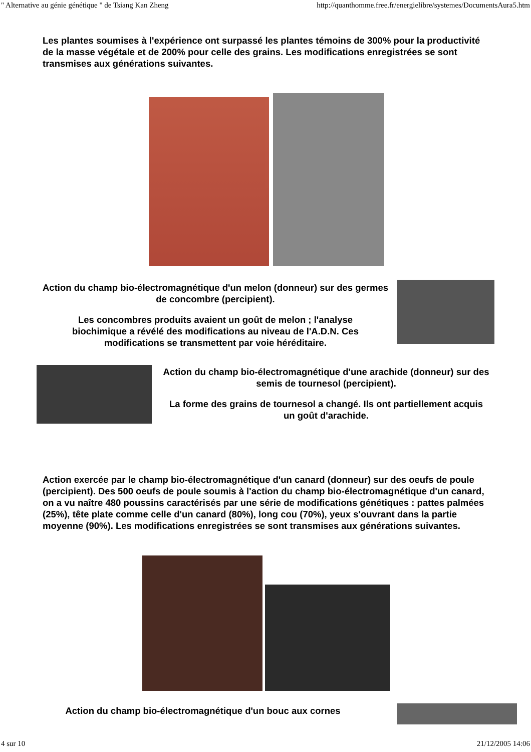" Alternative au génie génétique " de Tsiang Kan Zheng http://quanthomme.free.fr/energielibre/systemes/DocumentsAura5.htm
Les plantes soumises à l'expérience ont surpassé les plantes témoins de 300% pour la productivité de la masse végétale et de 200% pour celle des grains. Les modifications enregistrées se sont transmises aux générations suivantes.
Action du champ bio-électromagnétique d'un melon (donneur) sur des germes de concombre (percipient).
Les concombres produits avaient un goût de melon ; l'analyse biochimique a révélé des modifications au niveau de l'A.D.N. Ces modifications se transmettent par voie héréditaire.
Action du champ bio-électromagnétique d'une arachide (donneur) sur des semis de tournesol (percipient).
La forme des grains de tournesol a changé. Ils ont partiellement acquis un goût d'arachide.
Action exercée par le champ bio-électromagnétique d'un canard (donneur) sur des oeufs de poule (percipient). Des 500 oeufs de poule soumis à l'action du champ bio-électromagnétique d'un canard, on a vu naître 480 poussins caractérisés par une série de modifications génétiques : pattes palmées (25%), tête plate comme celle d'un canard (80%), long cou (70%), yeux s'ouvrant dans la partie moyenne (90%). Les modifications enregistrées se sont transmises aux générations suivantes.
Action du champ bio-électromagnétique d'un bouc aux cornes
4 sur 10 21/12/2005 14:06